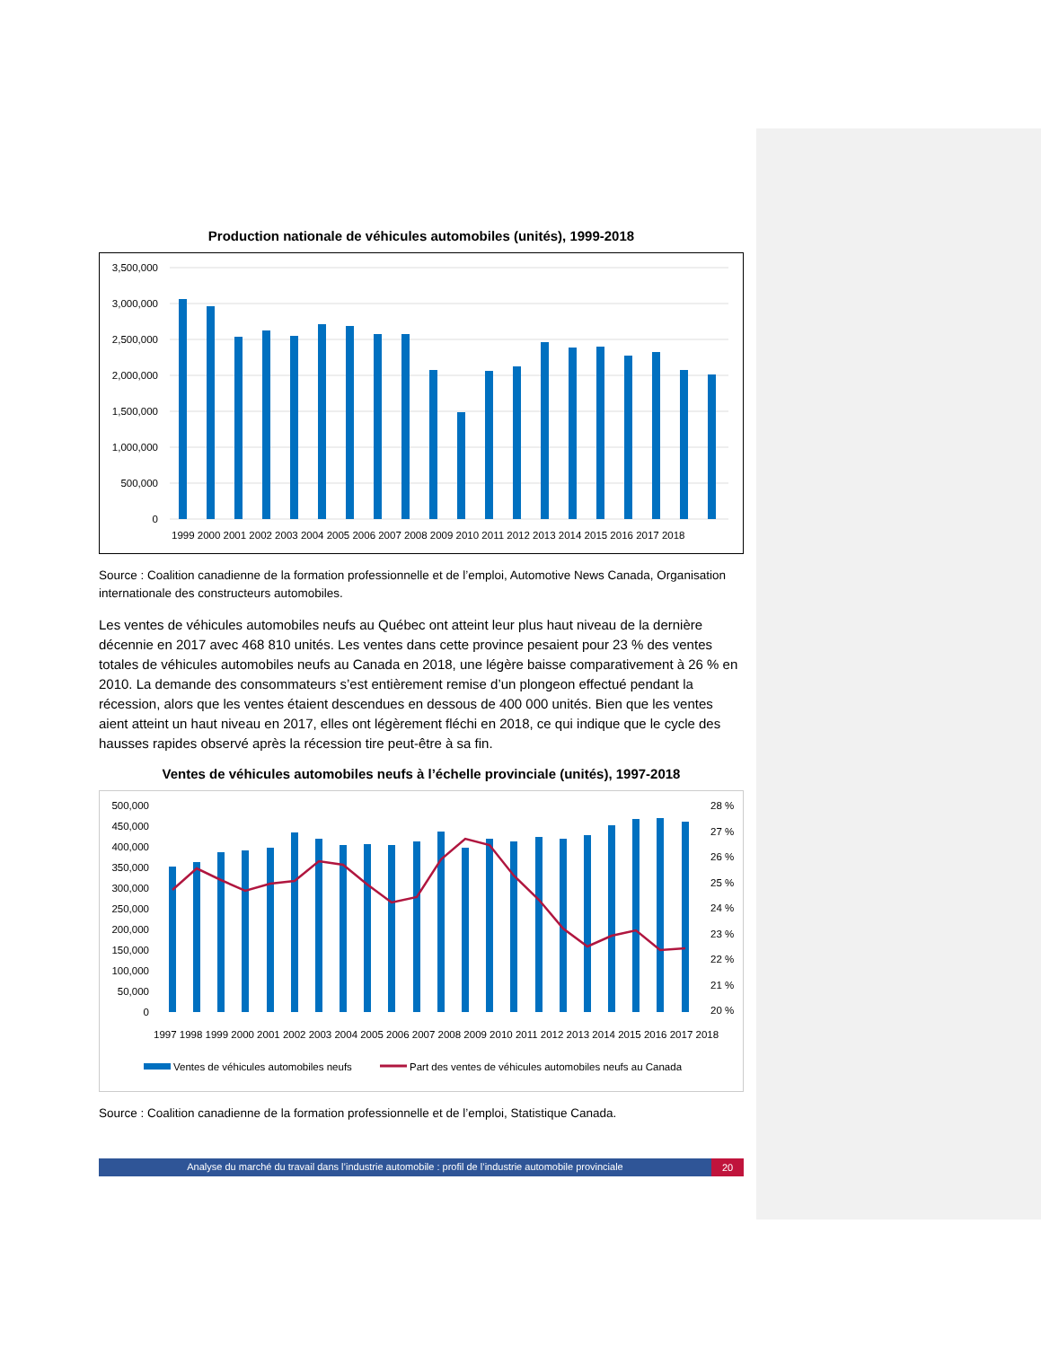Production nationale de véhicules automobiles (unités), 1999-2018
3,500,000
3,000,000
2,500,000
2,000,000
1,500,000
1,000,000
500,000
0
1999 2000 2001 2002 2003 2004 2005 2006 2007 2008 2009 2010 2011 2012 2013 2014 2015 2016 2017 2018
Source : Coalition canadienne de la formation professionnelle et de l’emploi, Automotive News Canada, Organisation internationale des constructeurs automobiles.
Les ventes de véhicules automobiles neufs au Québec ont atteint leur plus haut niveau de la dernière décennie en 2017 avec 468 810 unités. Les ventes dans cette province pesaient pour 23 % des ventes totales de véhicules automobiles neufs au Canada en 2018, une légère baisse comparativement à 26 % en 2010. La demande des consommateurs s’est entièrement remise d’un plongeon effectué pendant la récession, alors que les ventes étaient descendues en dessous de 400 000 unités. Bien que les ventes aient atteint un haut niveau en 2017, elles ont légèrement fléchi en 2018, ce qui indique que le cycle des hausses rapides observé après la récession tire peut-être à sa fin.
Ventes de véhicules automobiles neufs à l’échelle provinciale (unités), 1997-2018
500,000
450,000
400,000
350,000
300,000
250,000
200,000
150,000
100,000
50,000
0
28 %
27 %
26 %
25 %
24 %
23 %
22 %
21 %
20 %
1997 1998 1999 2000 2001 2002 2003 2004 2005 2006 2007 2008 2009 2010 2011 2012 2013 2014 2015 2016 2017 2018
Ventes de véhicules automobiles neufs
Part des ventes de véhicules automobiles neufs au Canada
Source : Coalition canadienne de la formation professionnelle et de l’emploi, Statistique Canada.
Analyse du marché du travail dans l’industrie automobile : profil de l’industrie automobile provinciale
20